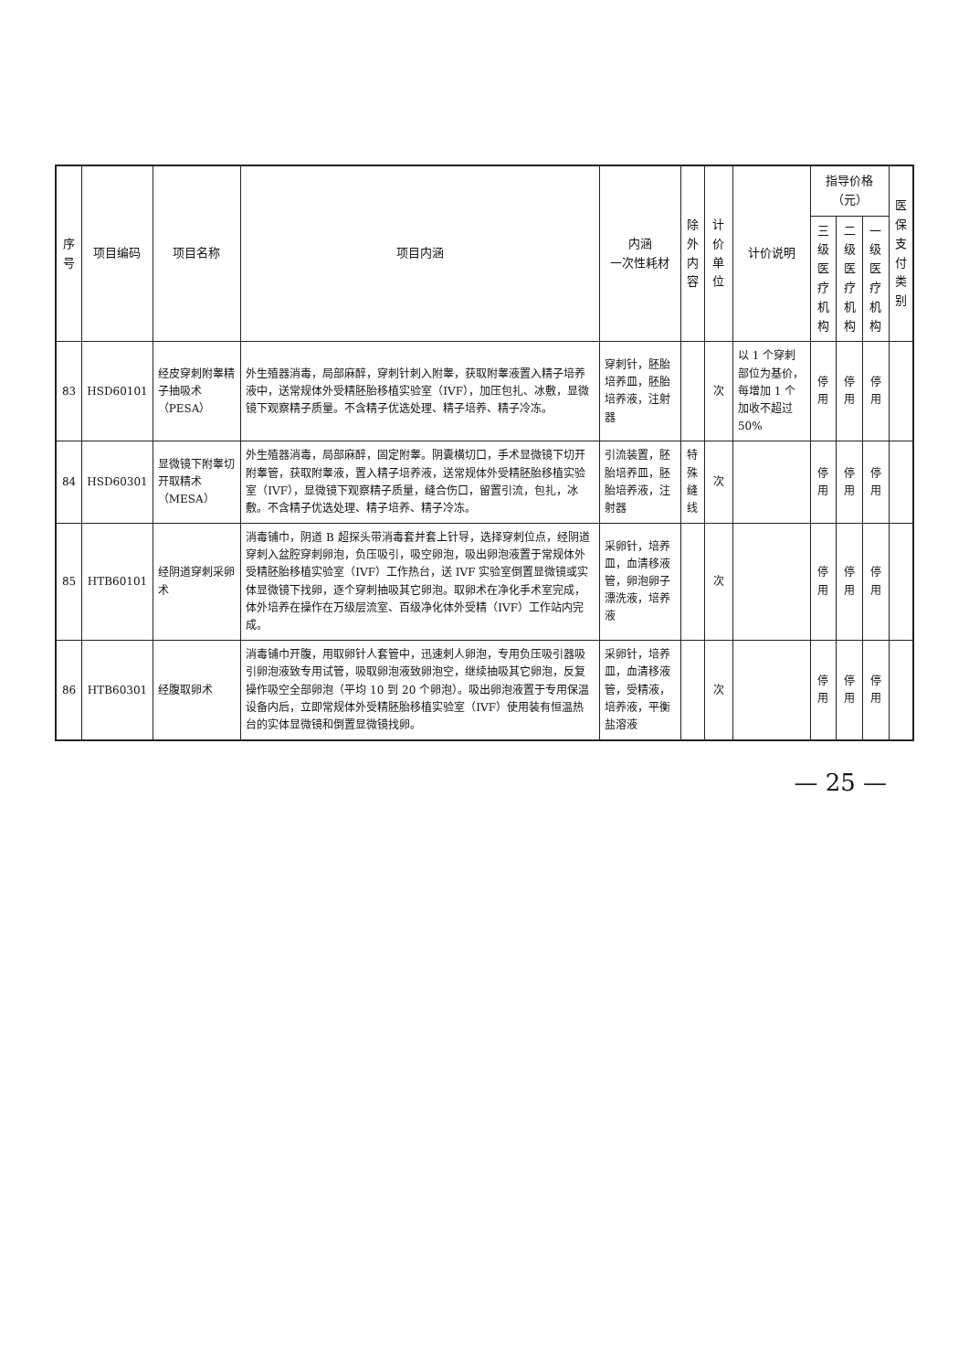| 序号 | 项目编码 | 项目名称 | 项目内涵 | 内涵 一次性耗材 | 除外 内容 | 计价单位 | 计价说明 | 指导价格（元） | | | 医保 支付 类别 |
| --- | --- | --- | --- | --- | --- | --- | --- | --- | --- | --- | --- |
| | | | | | | | | 三级医 疗机构 | 二级医 疗机构 | 一级医 疗机构 | |
| 83 | HSD60101 | 经皮穿刺附睾精子抽吸术（PESA） | 外生殖器消毒，局部麻醉，穿刺针刺入附睾，获取附睾液置入精子培养液中，送常规体外受精胚胎移植实验室（IVF），加压包扎、冰敷，显微镜下观察精子质量。不含精子优选处理、精子培养、精子冷冻。 | 穿刺针，胚胎培养皿，胚胎培养液，注射器 | | 次 | 以 1 个穿刺部位为基价，每增加 1 个加收不超过 50% | 停用 | 停用 | 停用 | |
| 84 | HSD60301 | 显微镜下附睾切开取精术（MESA） | 外生殖器消毒，局部麻醉，固定附睾。阴囊横切口，手术显微镜下切开附睾管，获取附睾液，置入精子培养液，送常规体外受精胚胎移植实验室（IVF），显微镜下观察精子质量，缝合伤口，留置引流，包扎，冰敷。不含精子优选处理、精子培养、精子冷冻。 | 引流装置，胚胎培养皿，胚胎培养液，注射器 | 特殊 缝线 | 次 | | 停用 | 停用 | 停用 | |
| 85 | HTB60101 | 经阴道穿刺采卵术 | 消毒铺巾，阴道 B 超探头带消毒套并套上针导，选择穿刺位点，经阴道穿刺入盆腔穿刺卵泡，负压吸引，吸空卵泡，吸出卵泡液置于常规体外受精胚胎移植实验室（IVF）工作热台，送 IVF 实验室倒置显微镜或实体显微镜下找卵，逐个穿刺抽吸其它卵泡。取卵术在净化手术室完成，体外培养在操作在万级层流室、百级净化体外受精（IVF）工作站内完成。 | 采卵针，培养皿，血清移液管，卵泡卵子漂洗液，培养液 | | 次 | | 停用 | 停用 | 停用 | |
| 86 | HTB60301 | 经腹取卵术 | 消毒铺巾开腹，用取卵针人套管中，迅速刺人卵泡，专用负压吸引器吸引卵泡液致专用试管，吸取卵泡液致卵泡空，继续抽吸其它卵泡，反复操作吸空全部卵泡（平均 10 到 20 个卵泡）。吸出卵泡液置于专用保温设备内后，立即常规体外受精胚胎移植实验室（IVF）使用装有恒温热台的实体显微镜和倒置显微镜找卵。 | 采卵针，培养皿，血清移液管，受精液，培养液，平衡盐溶液 | | 次 | | 停用 | 停用 | 停用 | |
— 25 —